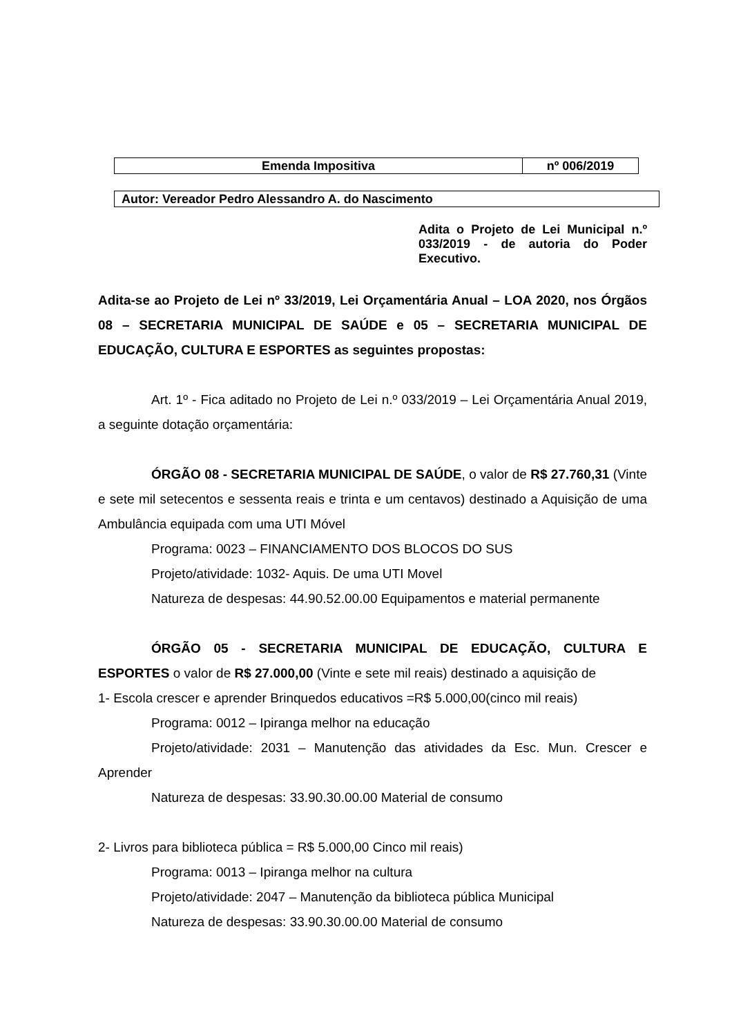| Emenda Impositiva | nº 006/2019 |
| Autor: Vereador Pedro Alessandro A. do Nascimento |
Adita o Projeto de Lei Municipal n.º 033/2019 - de autoria do Poder Executivo.
Adita-se ao Projeto de Lei nº 33/2019, Lei Orçamentária Anual – LOA 2020, nos Órgãos 08 – SECRETARIA MUNICIPAL DE SAÚDE e 05 – SECRETARIA MUNICIPAL DE EDUCAÇÃO, CULTURA E ESPORTES as seguintes propostas:
Art. 1º - Fica aditado no Projeto de Lei n.º 033/2019 – Lei Orçamentária Anual 2019, a seguinte dotação orçamentária:
ÓRGÃO 08 - SECRETARIA MUNICIPAL DE SAÚDE, o valor de R$ 27.760,31 (Vinte e sete mil setecentos e sessenta reais e trinta e um centavos) destinado a Aquisição de uma Ambulância equipada com uma UTI Móvel
Programa: 0023 – FINANCIAMENTO DOS BLOCOS DO SUS
Projeto/atividade: 1032- Aquis. De uma UTI Movel
Natureza de despesas: 44.90.52.00.00 Equipamentos e material permanente
ÓRGÃO 05 - SECRETARIA MUNICIPAL DE EDUCAÇÃO, CULTURA E ESPORTES o valor de R$ 27.000,00 (Vinte e sete mil reais) destinado a aquisição de
1- Escola crescer e aprender Brinquedos educativos =R$ 5.000,00(cinco mil reais)
Programa: 0012 – Ipiranga melhor na educação
Projeto/atividade: 2031 – Manutenção das atividades da Esc. Mun. Crescer e Aprender
Natureza de despesas: 33.90.30.00.00 Material de consumo
2- Livros para biblioteca pública = R$ 5.000,00 Cinco mil reais)
Programa: 0013 – Ipiranga melhor na cultura
Projeto/atividade: 2047 – Manutenção da biblioteca pública Municipal
Natureza de despesas: 33.90.30.00.00 Material de consumo